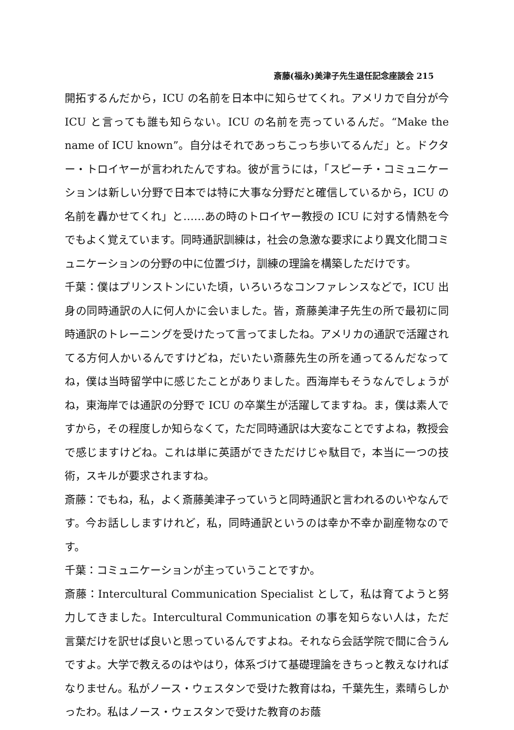斎藤(福永)美津子先生退任記念座談会 215
開拓するんだから，ICU の名前を日本中に知らせてくれ。アメリカで自分が今 ICU と言っても誰も知らない。ICU の名前を売っているんだ。“Make the name of ICU known”。自分はそれであっちこっち歩いてるんだ」と。ドクター・トロイヤーが言われたんですね。彼が言うには，「スピーチ・コミュニケーションは新しい分野で日本では特に大事な分野だと確信しているから，ICU の名前を轟かせてくれ」と……あの時のトロイヤー教授の ICU に対する情熱を今でもよく覚えています。同時通訳訓練は，社会の急激な要求により異文化間コミュニケーションの分野の中に位置づけ，訓練の理論を構築しただけです。
千葉：僕はプリンストンにいた頃，いろいろなコンファレンスなどで，ICU 出身の同時通訳の人に何人かに会いました。皆，斎藤美津子先生の所で最初に同時通訳のトレーニングを受けたって言ってましたね。アメリカの通訳で活躍されてる方何人かいるんですけどね，だいたい斎藤先生の所を通ってるんだなってね，僕は当時留学中に感じたことがありました。西海岸もそうなんでしょうがね，東海岸では通訳の分野で ICU の卒業生が活躍してますね。ま，僕は素人ですから，その程度しか知らなくて，ただ同時通訳は大変なことですよね，教授会で感じますけどね。これは単に英語ができただけじゃ駄目で，本当に一つの技術，スキルが要求されますね。
斎藤：でもね，私，よく斎藤美津子っていうと同時通訳と言われるのいやなんです。今お話ししますけれど，私，同時通訳というのは幸か不幸か副産物なのです。
千葉：コミュニケーションが主っていうことですか。
斎藤：Intercultural Communication Specialist として，私は育てようと努力してきました。Intercultural Communication の事を知らない人は，ただ言葉だけを訳せば良いと思っているんですよね。それなら会話学院で間に合うんですよ。大学で教えるのはやはり，体系づけて基礎理論をきちっと教えなければなりません。私がノース・ウェスタンで受けた教育はね，千葉先生，素晴らしかったわ。私はノース・ウェスタンで受けた教育のお蔭